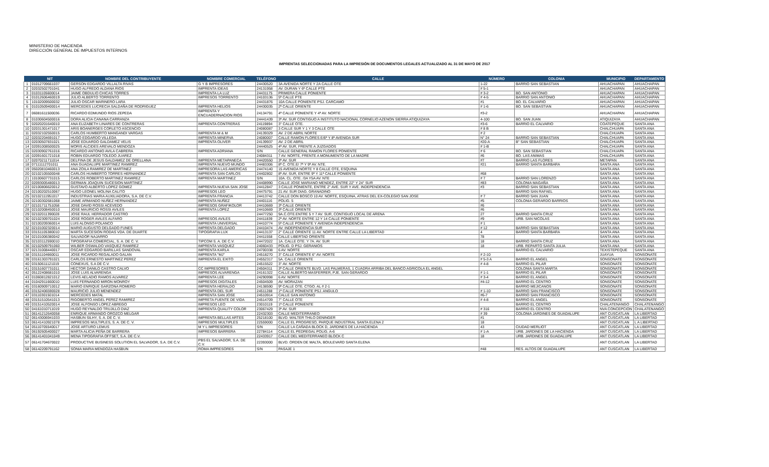MINISTERIO DE HACIENDA
DIRECCIÓN GENERAL DE IMPUESTOS INTERNOS
IMPRENTAS SELECCIONADAS PARA LA IMPRESIÓN DE DOCUMENTOS LEGALES ACTUALIZADO AL 31 DE MAYO DE 2017
| | NIT | NOMBRE DEL CONTRIBUYENTE | NOMBRE COMERCIAL | TELÉFONO | CALLE | NÚMERO | COLONIA | MUNICIPIO | DEPARTAMENTO |
| --- | --- | --- | --- | --- | --- | --- | --- | --- | --- |
| 1 | 01012709661037 | GERSON EDGARDO VILLALTA RIVAS | G Y B IMPRESORES | 24430520 | 3A AVENIDA NORTE Y 2A CALLE OTE | 1-22 | BARRIO SAN SEBASTIAN | AHUACHAPAN | AHUACHAPAN |
| 2 | 02032502701041 | HUGO ALFREDO ALDANA RIOS | IMPRENTA IDEAS | 24131958 | AV. DURAN Y 6ª CALLE PTE | # 5-1 | | AHUACHAPAN | AHUACHAPAN |
| 3 | 01031105600014 | JAIME OBDULIO CHICAS TORRES | IMPRENTA LA LUZ | 24431175 | PRIMERA CALLE PONIENTE | # 3-2 | BO. SAN ANTONIO | AHUACHAPAN | AHUACHAPAN |
| 4 | 01012606460019 | JULIO ALBERTO TORRENTO | IMPRESOS TORRENTO | 24103136 | 5ª CALLE PTE | # 4-5 | BARRIO SAN ANTONIO | AHUACHAPAN | AHUACHAPAN |
| 5 | 10102009500032 | JULIO OSCAR MARINERO LARA | | 24431876 | 10A CALLE PONIENTE PSJ. CARCAMO | #1 | BO. EL CALVARIO | AHUACHAPAN | AHUACHAPAN |
| 6 | 01010509400014 | MERCEDES LUCRECIA SALDAÑA DE RODRIGUEZ | IMPRENTA HELIOS | 24430035 | 2ª CALLE ORIENTE | # 1-6 | BO. SAN SEBASTIAN | AHUACHAPAN | AHUACHAPAN |
| 7 | 06081611500036 | RICARDO EDMUNDO RIOS ZEPEDA | IMPRENTA Y ENCUADERNACION RIOS | 24134791 | 4ª CALLE PONIENTE Y 4ª AV. NORTE | #3-2 | | AHUACHAPAN | AHUACHAPAN |
| 8 | 01030604500016 | DORA ALICIA CANANA CARRANZA | | 24441439 | 3ª AV. SUR CONTIGUO A INSTITUTO NACIONAL CORNELIO AZENON SIERRA ATIQUIZAYA | 4-100 | BO. SAN JUAN | ATIQUIZAYA | AHUACHAPAN |
| 9 | 02020201640010 | ANA ELIZABETH LINARES DE CONTRERAS | IMPRENTA CONTRERAS | 24119894 | 3° CALLE OTE. | #3-6 | BARRIO EL CALVARIO | COATEPEQUE | SANTA ANA |
| 10 | 02031301471017 | ARIS BOANERGES CORLETO ASCENCIO | | 24080087 | 3 CALLE SUR Y 1 Y 3 CALLE OTE | # 8 B | | CHALCHUAPA | SANTA ANA |
| 11 | 02032102550015 | CARLOS HUMBERTO MANGANDI VARGAS | IMPRENTA M & M | 24139329 | AV. 2 DE ABRIL NORTE | # 2 | | CHALCHUAPA | SANTA ANA |
| 12 | 02032204691017 | HUGO EDGARDO VILLEDA | IMPRENTA MINERVA | 24080007 | CALLE RAMON FLORES E/6ª Y 8ª AVENIDA SUR | N° 24 | BARRIO SAN SEBASTIAN | CHALCHUAPA | SANTA ANA |
| 13 | 02030507831021 | JOSE EDUARDO GALDAMEZ VELIS | IMPRENTA OLIVER | 24139937 | AV. 2 DE ABRIL | #20-A | B° SAN SEBASTIAN | CHALCHUAPA | SANTA ANA |
| 14 | 02091008500025 | MORIS ALCIDES AREVALO MENDOZA | | 24440525 | 4ª AV. SUR, FRENTE A JUZGADOS | # 1-B | | CHALCHUAPA | SANTA ANA |
| 15 | 02030902761016 | RICARDO ANTONIO AVILA CABRERA | IMPRENTA ADRIANA | S/N | CALLE GENERAL RAMON FLORES PONIENTE | # 6 | BO. SAN SEBASTIAN | CHALCHUAPA | SANTA ANA |
| 16 | 02091601721018 | ROBIN EDUARDO TOLEDO JUAREZ | | 24084311 | 7 AV. NORTE, FRENTE A MONUMENTO DE LA MADRE | #6 | BO. LAS ANIMAS | CHALCHUAPA | SANTA ANA |
| 17 | 02070211711014 | DELFINA DE JESUS GALDAMEZ DE ORELLANA | IMPRENTA METAPANECA | 24420550 | 3ª AV. SUR | #7 | BARRIO LAS FLORES | METAPAN | SANTA ANA |
| 18 | 07111112701011 | ANA GUADALUPE MARTINEZ RAMIREZ | IMPRENTA NUEVO MUNDO | 24483306 | 8ª C. OTE.E/ 7ª Y 9ª AV. NTE. | #21 | BARRIO SANTA BARBARA | SANTA ANA | SANTA ANA |
| 19 | 05020810460013 | ANA ZOILA RAMIREZ DE MARTINEZ | IMPRESORA LAS AMERICAS | 24474140 | 15 AVENIDA NORTE Y 8 CALLE OTE, ESQUINA | | | SANTA ANA | SANTA ANA |
| 20 | 02102105500048 | CARLOS HUMBERTO TORRES HERNANDEZ | IMPRENTA SAN CARLOS | 24402802 | 8ª AV. SUR, ENTRE 9ª Y 11ª CALLE PONIENTE | #68 | | SANTA ANA | SANTA ANA |
| 21 | 10100607731015 | CARLOS ROBERTO MARTINEZ RAMIREZ | IMPRENTA MARTINEZ | S/N | 10A. CL. OTE. /3A Y5A AV. NTE | # 7 | BARRIO SAN LORENZO | SANTA ANA | SANTA ANA |
| 22 | 02093005480013 | GERMAN JOAQUIN SUCESION MARTINEZ | | 24408990 | CALLE JOSE MARIANO MENDEZ, ENTRE 22° Y 24° SUR | #83 | COLONIA MAGAÑA | SANTA ANA | SANTA ANA |
| 23 | 02100806620012 | GUSTAVO ALBERTO LOPEZ GOMEZ | IMPRENTA NUEVA SAN JOSE | 24412847 | 3 CALLE PONIENTE, ENTRE 2° AVE. SUR Y AVE. INDEPENDENCIA | #3 | BARRIO SAN SEBASTIAN | SANTA ANA | SANTA ANA |
| 24 | 02100202510067 | HUGO LEONEL MOLINA CALITO | IMPRESOS LEO | 24475791 | 21 AV. SUR DIAG. GRANADINO | | BARRIO SAN RAFAEL | SANTA ANA | SANTA ANA |
| 25 | 02102111951017 | INDUSTRIAS MARIA AUXILIADORA, S.A. DE C.V. | IMPRENTA FRANCIA | 24413742 | CALLE DON BOSCO 10 AV. NORTE, ESQUINA, ATRAS DEL EX-COLEGIO SAN JOSE | # 7 | BARRIO SAN JUAN | SANTA ANA | SANTA ANA |
| 26 | 02100302681068 | JAIME ARMANDO NUÑEZ HERNANDEZ | IMPRENTA NUÑEZ | 24401116 | POLIG. 5 | #5 | COLONIA GERARDO BARRIOS | SANTA ANA | SANTA ANA |
| 27 | 02101711751058 | JOSE DAVID ROSSI ACEVEDO | IMPRESOS GRAFIKOLOR | 24410669 | 3ª CALLE ORIENTE | #6 | | SANTA ANA | SANTA ANA |
| 28 | 02102008450010 | JOSE MAURICIO ROSSI AVILES | IMPRENTA LOPEZ | 24410669 | 3ª CALLE ORIENTE | #6 | | SANTA ANA | SANTA ANA |
| 29 | 02102011390028 | JOSE RAUL HERRADOR CASTRO | | 24477250 | 9A.C.OTE.ENTRE 5 Y 7 AV. SUR, CONTIGUO LOCAL DE ARENA | 27 | BARRIO SANTA CRUZ | SANTA ANA | SANTA ANA |
| 30 | 02102309701024 | JOSE ROGER AVILES ALFARO | IMPRESOS AVILES | 24411839 | 2ª AV. NORTE ENTRE 12 Y 14 CALLE PONIENTE | #9 | URB. SAN NICOLAS | SANTA ANA | SANTA ANA |
| 31 | 02100209360014 | LUIS ALONSO POLANCO | IMPRENTA UNIVERSAL | 24410774 | 5ª CALLE PONIENTE Y AVENIDA INDEPENDENCIA | # 1 | | SANTA ANA | SANTA ANA |
| 32 | 02101002320014 | MARIO AUGUSTO DELGADO FUNES | IMPRENTA DELGADO | 24410474 | AV. INDEPENDENCIA SUR | # 12 | BARRIO SAN SEBASTIAN | SANTA ANA | SANTA ANA |
| 33 | 03151105380010 | MARTA SUCESION RODAS VDA. DE DUARTE | TIPOGRAFIA LUX | 24413137 | 2° CALLE ORIENTE 11 AV. NORTE ENTRE CALLE LA LIBERTAD | 4 | BARRIO SANTA BARBARA | SANTA ANA | SANTA ANA |
| 34 | 02101006380042 | SALVADOR NAJARRO | | 24411558 | CALLE LIBERTAD ORIENTE | 78 | | SANTA ANA | SANTA ANA |
| 35 | 02103112590010 | TIPOGRAFIA COMERCIAL, S. A. DE C. V. | TIPCOM S. A. DE C.V. | 24472022 | 1A. CALLE OTE. Y 7A. AV. SUR | 18 | BARRIO SANTA CRUZ | SANTA ANA | SANTA ANA |
| 36 | 02102509791060 | WILBER OSWALDO VASQUEZ RAMIREZ | IMPRENTA VASQUEZ | 24060433 | POLIG. D PSJ. GERANIOS | 18 | URB. REPARTO SANTA JULIA | SANTA ANA | SANTA ANA |
| 37 | 02131008440017 | OSCAR EDGARDO BARILLAS SANDOVAL | IMPRENTA KARLA | 24700338 | 6 AV. NORTE | | BARRIO EL CALVARIO | TEXISTEPEQUE | SANTA ANA |
| 38 | 03151104660011 | JOSE RICARDO REGALADO GALAN | IMPRENTA "MJ" | 24518270 | 3° CALLE ORIENTE 6° AV. NORTE | # 2-10 | | JUAYUA | SONSONATE |
| 39 | 03161303791021 | CARLOS ERNESTO MARTINEZ PEREZ | IMPRENTA EL EXITO | 24552317 | 5A. CALLE ORIENTE | # 5-3 A | BARRIO EL ANGEL | SONSONATE | SONSONATE |
| 40 | 03150611121019 | CONEXUS, S.A DE C.V. | | 24515522 | 3° AV. NORTE | # 4-8 | BARRIO EL PILAR | SONSONATE | SONSONATE |
| 41 | 03151607731011 | HECTOR DANILO CASTRO CALVO | CC IMPRESORES | 24504311 | 3ª CALLE ORIENTE BLVD. LAS PALMERAS, 1 CUADRA ARRIBA DEL BANCO AGRICOLA EL ANGEL | | COLONIA SANTA MARTA | SONSONATE | SONSONATE |
| 42 | 05122408681010 | JOSE LUIS ALVARENGA | IMPRESOS ALVARENGA | 24161322 | CALLE ALBERTO MASFERRER, PJE. SAN GERARDO | # 1-1 | BARRIO EL PILAR | SONSONATE | SONSONATE |
| 43 | 01060812821012 | LEVIS AELADIO RAMOS ALVAREZ | IMPRENTA LEE | 24290998 | 6 AV. NORTE | # 3-4 | BARRIO EL ANGEL | SONSONATE | SONSONATE |
| 44 | 01042911660010 | LUIS FERNANDO MIRON MONROY | IMPRESOS DIGITALES | 24504509 | AV. MORAZAN | #4-12 | BARRIO EL CENTRO | SONSONATE | SONSONATE |
| 45 | 03160909710012 | MARIO ENRIQUE GARZONA ROMERO | IMPRENTA HERALDO | 24138590 | 9ª CALLE OTE. CTGO. AL # 2-1 | | BARRIO MEJICANOS | SONSONATE | SONSONATE |
| 46 | 03152406590028 | MAURICIO JULIO MENENDEZ | IMPRENTA DEL SUR | 24511288 | 1ª CALLE PONIENTE PSJ. ANGULO | # 1-10 | BARRIO SAN FRANCISCO | SONSONATE | SONSONATE |
| 47 | 03110301501014 | MERCEDES MATAL | IMPRENTA SAN JOSE | 24510914 | CALLE SAN ANTONIO | #6-7 | BARRIO SAN FRANCISCO | SONSONATE | SONSONATE |
| 48 | 03151510541013 | RIGOBERTO ANGEL PEREZ RAMIREZ | IMPRETA FUENTE DE VIDA | 24514709 | 7° CALLE OTE | # 4-8 | BARRIO EL ANGEL | SONSONATE | SONSONATE |
| 49 | 03151410520014 | JOSE ALFONSO LOPEZ ABREGO | IMPRESOS LEO | 23010119 | 1ª CALLE PONIENTE | | BARRIO EL CENTRO | CHALATENANGO | CHALATENANGO |
| 50 | 04161010711019 | HUGO REYNALDO TRUJILLO DIAZ | IMPRENTA QUALITY COLOR | 23067429 | 3ª AV. SUR | # 316 | BARRIO EL CENTRO | NVA CONCEPCION | CHALATENANGO |
| 51 | 06141212640058 | ENRIQUE ARMANDO OROZCO MELGAR | | 22432303 | CALLE MEDITERRANEO | # 39 | COLONIA JARDINES DE GUADALUPE | ANT CUSCATLAN | LA LIBERTAD |
| 52 | 06143006941033 | HASBUN SILHY, S. A. DE C. V. | IMPRENTA BELLAS ARTES | 25218100 | BLVD. WALTER THILO DENINGER | #1 | | ANT CUSCATLAN | LA LIBERTAD |
| 53 | 06141410921078 | IMPRESOS MULTIPLES, S. A. DE C. V. | IMPRESOS MULTIPLES | 22559000 | CALLE EL PROGRESO, PARQUE INDUSTRIAL SANTA ELENA 2 | 18 | | ANT CUSCATLAN | L A LIBERTAD |
| 54 | 05110705540017 | JOSE ARTURO LEMUS | M Y L IMPRESORES | S/N | CALLE LA CAÑADA BLOCK D, JARDINES DE LA HACIENDA | 43 | CIUDAD MERLIOT | ANT CUSCATLAN | LA LIBERTAD |
| 55 | 06192605400027 | MARTA ALICIA PEÑA DE BARRERA | IMPRESOS BARRERA | 22784114 | CALLE EL PEDREGAL POLIG. A-6 | # 1-A | URB. JARDINES DE LA HACIENDA | ANT CUSCATLAN | LA LIBERTAD |
| 56 | 06141401041049 | MENA TIPOGRAFIA OFFSET, S.A. DE C.V. | | 22433917 | CALLE DEL MEDITERRANEO BLOCK C | 18 | URB. JARDINES DE GUADALUPE | ANT CUSCATLAN | LA LIBERTAD |
| 57 | 06141704670022 | PRODUCTIVE BUSINESS SOLUTION EL SALVADOR, S.A. DE C.V. | PBS EL SALVADOR, S.A. DE C.V. | 22393000 | BLVD. ORDEN DE MALTA, BOULEVARD SANTA ELENA | | | ANT CUSCATLAN | LA LIBERTAD |
| 58 | 06142209791162 | SONIA MARIA MENDOZA HASBUN | ROMA IMPRESORES | S/N | PASAJE 1 | #48 | RES. ALTOS DE GUADALUPE | ANT CUSCATLAN | LA LIBERTAD |